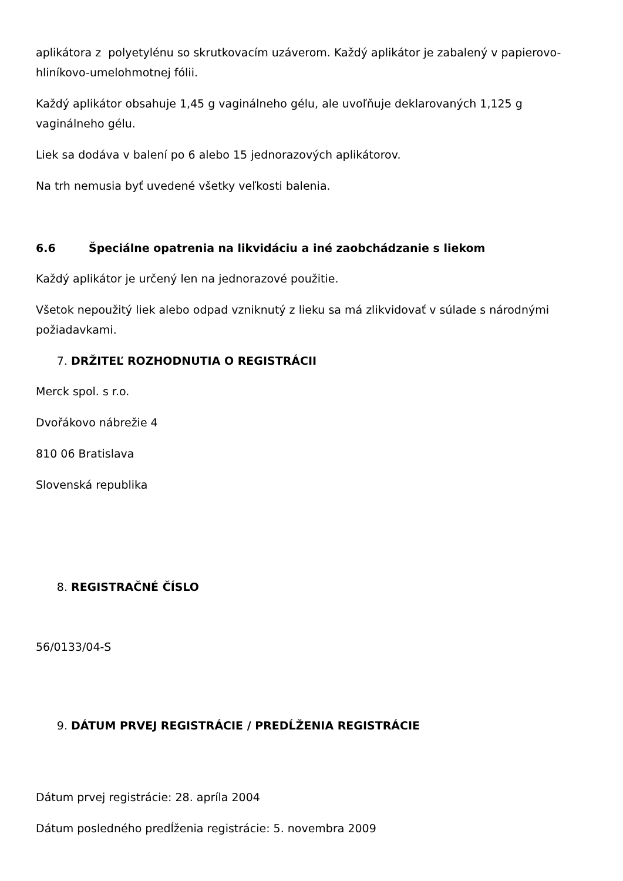aplikátora z polyetylénu so skrutkovacím uzáverom. Každý aplikátor je zabalený v papierovo-hliníkovo-umelohmotnej fólii.
Každý aplikátor obsahuje 1,45 g vaginálneho gélu, ale uvoľňuje deklarovaných 1,125 g vaginálneho gélu.
Liek sa dodáva v balení po 6 alebo 15 jednorazových aplikátorov.
Na trh nemusia byť uvedené všetky veľkosti balenia.
6.6 Špeciálne opatrenia na likvidáciu a iné zaobchádzanie s liekom
Každý aplikátor je určený len na jednorazové použitie.
Všetok nepoužitý liek alebo odpad vzniknutý z lieku sa má zlikvidovať v súlade s národnými požiadavkami.
7. DRŽITEĽ ROZHODNUTIA O REGISTRÁCII
Merck spol. s r.o.
Dvořákovo nábrežie 4
810 06 Bratislava
Slovenská republika
8. REGISTRAČNÉ ČÍSLO
56/0133/04-S
9. DÁTUM PRVEJ REGISTRÁCIE / PREDĹŽENIA REGISTRÁCIE
Dátum prvej registrácie: 28. apríla 2004
Dátum posledného predĺženia registrácie: 5. novembra 2009